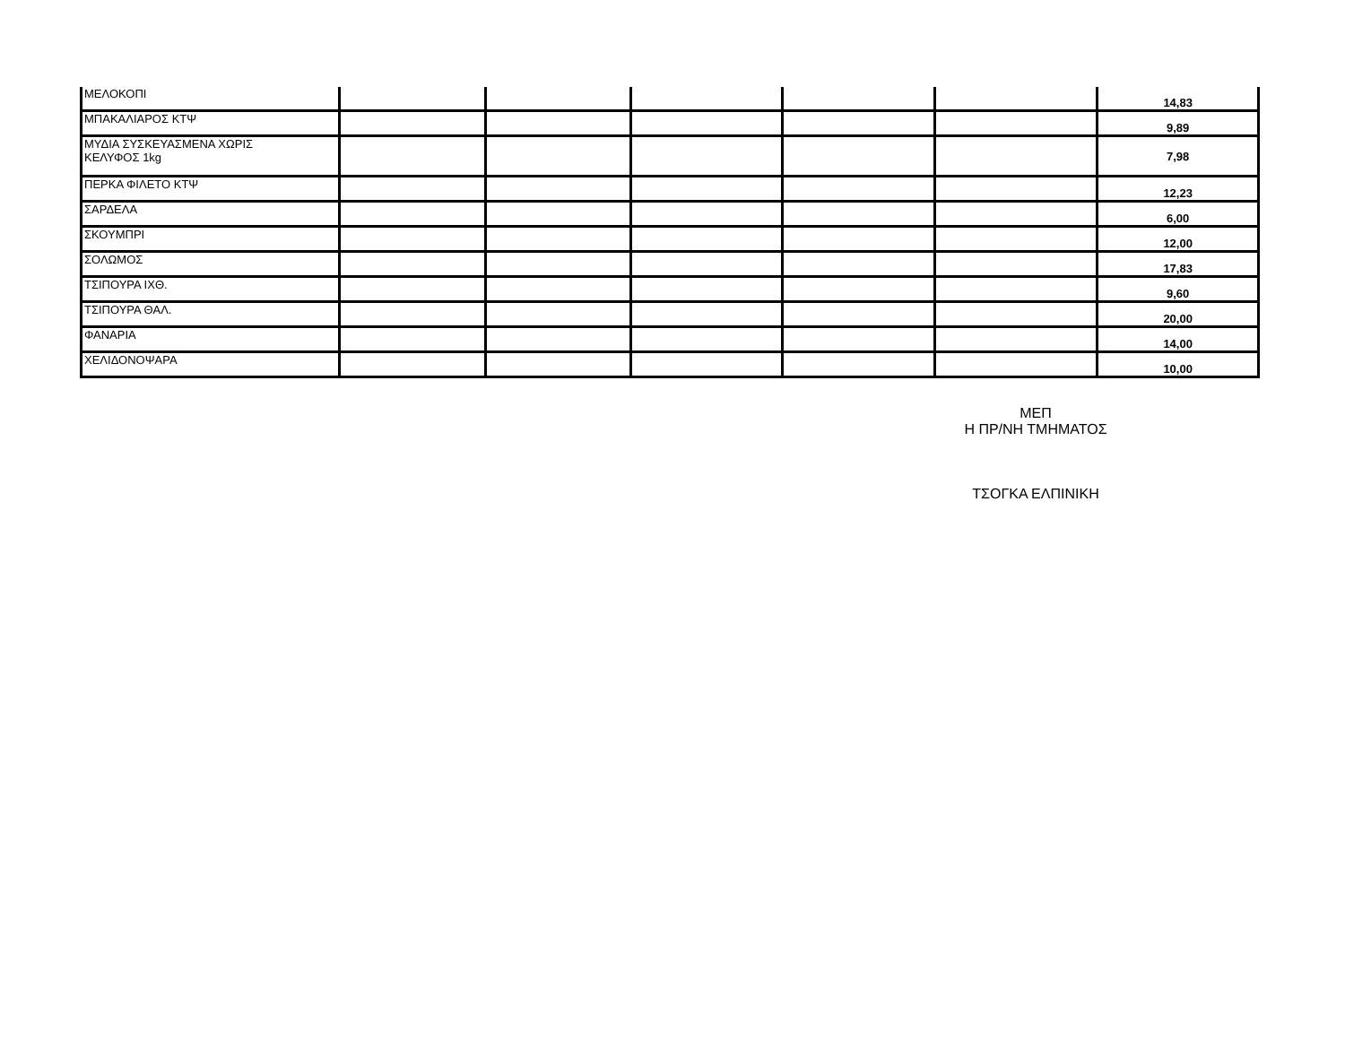| ΜΕΛΟΚΟΠΙ | | | | | | 14,83 |
| ΜΠΑΚΑΛΙΑΡΟΣ ΚΤΨ | | | | | | 9,89 |
| ΜΥΔΙΑ ΣΥΣΚΕΥΑΣΜΕΝΑ ΧΩΡΙΣ ΚΕΛΥΦΟΣ 1kg | | | | | | 7,98 |
| ΠΕΡΚΑ ΦΙΛΕΤΟ ΚΤΨ | | | | | | 12,23 |
| ΣΑΡΔΕΛΑ | | | | | | 6,00 |
| ΣΚΟΥΜΠΡΙ | | | | | | 12,00 |
| ΣΟΛΩΜΟΣ | | | | | | 17,83 |
| ΤΣΙΠΟΥΡΑ ΙΧΘ. | | | | | | 9,60 |
| ΤΣΙΠΟΥΡΑ ΘΑΛ. | | | | | | 20,00 |
| ΦΑΝΑΡΙΑ | | | | | | 14,00 |
| ΧΕΛΙΔΟΝΟΨΑΡΑ | | | | | | 10,00 |
ΜΕΠ
Η ΠΡ/ΝΗ ΤΜΗΜΑΤΟΣ
ΤΣΟΓΚΑ ΕΛΠΙΝΙΚΗ